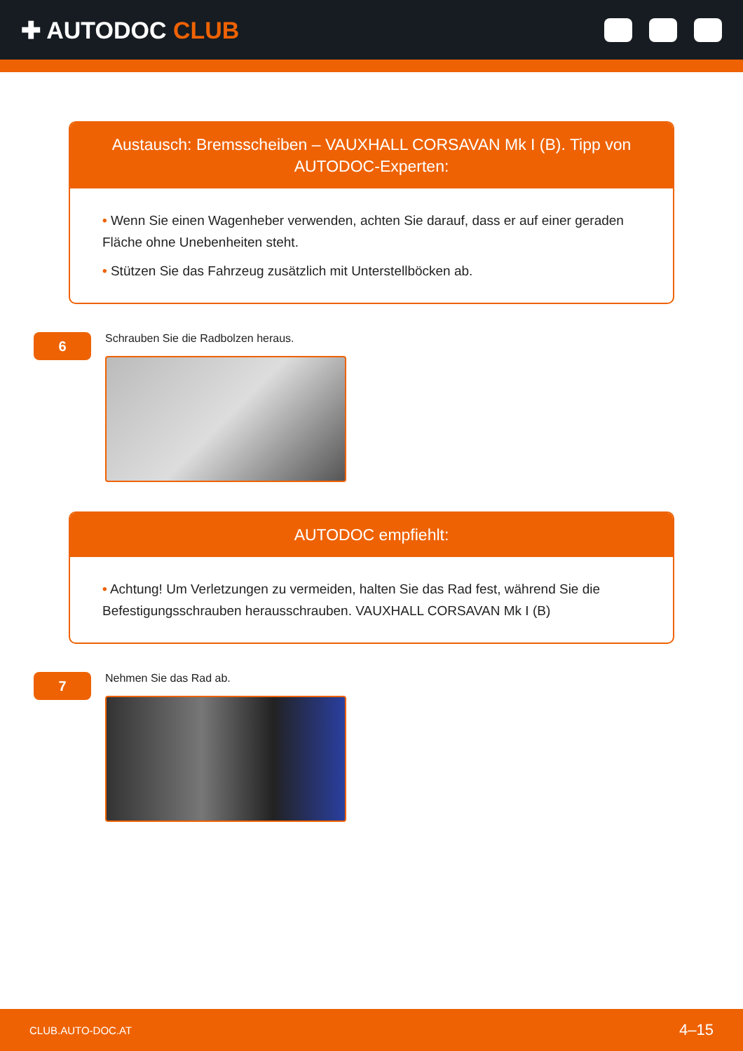✚ AUTODOC CLUB
Austausch: Bremsscheiben – VAUXHALL CORSAVAN Mk I (B). Tipp von AUTODOC-Experten:
• Wenn Sie einen Wagenheber verwenden, achten Sie darauf, dass er auf einer geraden Fläche ohne Unebenheiten steht.
• Stützen Sie das Fahrzeug zusätzlich mit Unterstellböcken ab.
6
Schrauben Sie die Radbolzen heraus.
AUTODOC empfiehlt:
• Achtung! Um Verletzungen zu vermeiden, halten Sie das Rad fest, während Sie die Befestigungsschrauben herausschrauben. VAUXHALL CORSAVAN Mk I (B)
7
Nehmen Sie das Rad ab.
CLUB.AUTO-DOC.AT 4–15